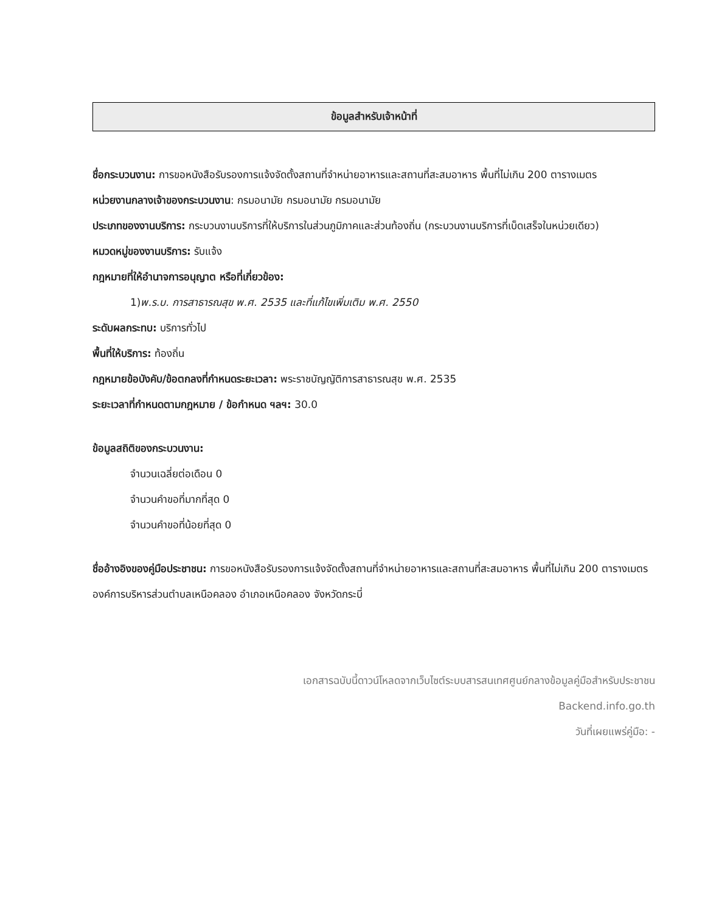ข้อมูลสำหรับเจ้าหน้าที่
ชื่อกระบวนงาน: การขอหนังสือรับรองการแจ้งจัดตั้งสถานที่จำหน่ายอาหารและสถานที่สะสมอาหาร พื้นที่ไม่เกิน 200 ตารางเมตร
หน่วยงานกลางเจ้าของกระบวนงาน: กรมอนามัย กรมอนามัย กรมอนามัย
ประเภทของงานบริการ: กระบวนงานบริการที่ให้บริการในส่วนภูมิภาคและส่วนท้องถิ่น (กระบวนงานบริการที่เบ็ดเสร็จในหน่วยเดียว)
หมวดหมู่ของงานบริการ: รับแจ้ง
กฎหมายที่ให้อำนาจการอนุญาต หรือที่เกี่ยวข้อง:
1)พ.ร.บ. การสาธารณสุข พ.ศ. 2535 และที่แก้ไขเพิ่มเติม พ.ศ. 2550
ระดับผลกระทบ: บริการทั่วไป
พื้นที่ให้บริการ: ท้องถิ่น
กฎหมายข้อบังคับ/ข้อตกลงที่กำหนดระยะเวลา: พระราชบัญญัติการสาธารณสุข พ.ศ. 2535
ระยะเวลาที่กำหนดตามกฎหมาย / ข้อกำหนด ฯลฯ: 30.0
ข้อมูลสถิติของกระบวนงาน:
จำนวนเฉลี่ยต่อเดือน 0
จำนวนคำขอที่มากที่สุด 0
จำนวนคำขอที่น้อยที่สุด 0
ชื่ออ้างอิงของคู่มือประชาชน: การขอหนังสือรับรองการแจ้งจัดตั้งสถานที่จำหน่ายอาหารและสถานที่สะสมอาหาร พื้นที่ไม่เกิน 200 ตารางเมตร องค์การบริหารส่วนตำบลเหนือคลอง อำเภอเหนือคลอง จังหวัดกระบี่
เอกสารฉบับนี้ดาวน์โหลดจากเว็บไซต์ระบบสารสนเทศศูนย์กลางข้อมูลคู่มือสำหรับประชาชน
Backend.info.go.th
วันที่เผยแพร่คู่มือ: -